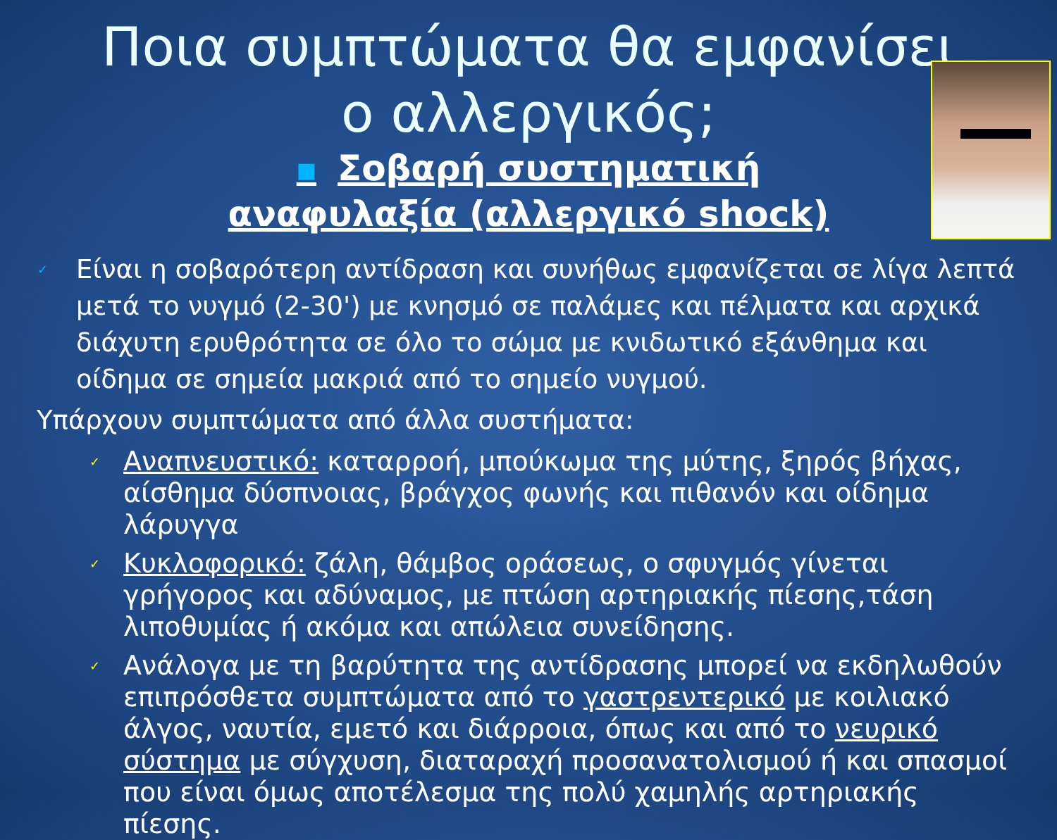Ποια συμπτώματα θα εμφανίσει
ο αλλεργικός;
■ Σοβαρή συστηματική αναφυλαξία (αλλεργικό shock)
✓ Είναι η σοβαρότερη αντίδραση και συνήθως εμφανίζεται σε λίγα λεπτά μετά το νυγμό (2-30') με κνησμό σε παλάμες και πέλματα και αρχικά διάχυτη ερυθρότητα σε όλο το σώμα με κνιδωτικό εξάνθημα και οίδημα σε σημεία μακριά από το σημείο νυγμού.
Υπάρχουν συμπτώματα από άλλα συστήματα:
✓ Αναπνευστικό: καταρροή, μπούκωμα της μύτης, ξηρός βήχας, αίσθημα δύσπνοιας, βράγχος φωνής και πιθανόν και οίδημα λάρυγγα
✓ Κυκλοφορικό: ζάλη, θάμβος οράσεως, ο σφυγμός γίνεται γρήγορος και αδύναμος, με πτώση αρτηριακής πίεσης,τάση λιποθυμίας ή ακόμα και απώλεια συνείδησης.
✓ Ανάλογα με τη βαρύτητα της αντίδρασης μπορεί να εκδηλωθούν επιπρόσθετα συμπτώματα από το γαστρεντερικό με κοιλιακό άλγος, ναυτία, εμετό και διάρροια, όπως και από το νευρικό σύστημα με σύγχυση, διαταραχή προσανατολισμού ή και σπασμοί που είναι όμως αποτέλεσμα της πολύ χαμηλής αρτηριακής πίεσης.